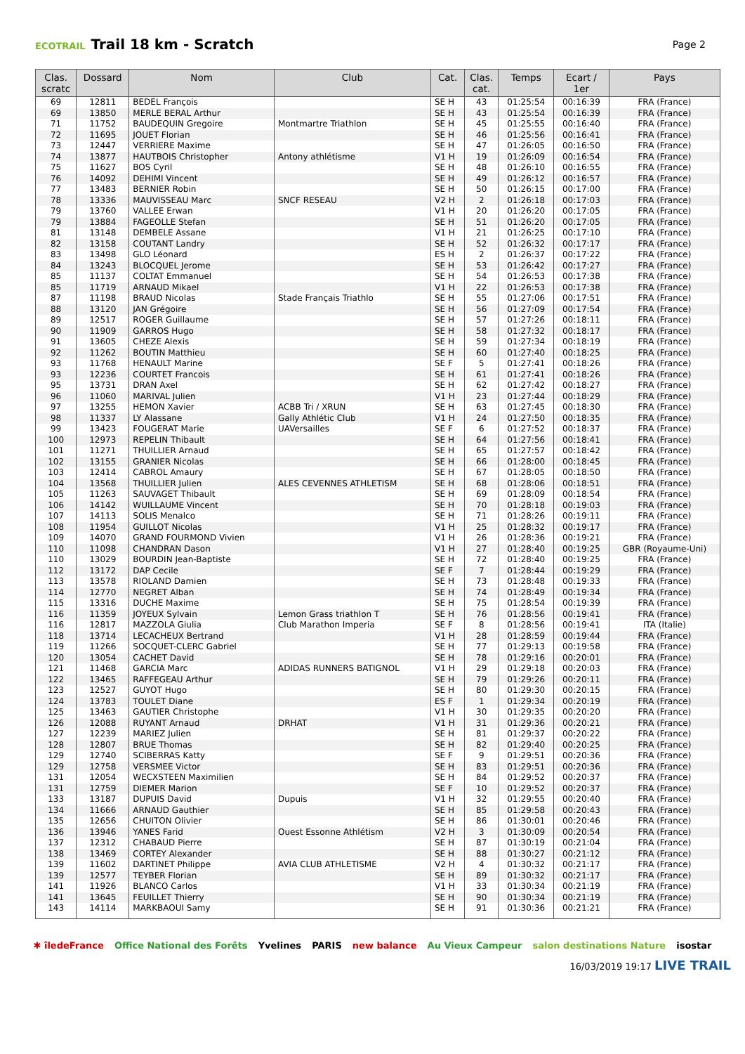ECOTRAIL Trail 18 km - Scratch
Page 2
| Clas. scratc | Dossard | Nom | Club | Cat. | Clas. cat. | Temps | Ecart / 1er | Pays |
| --- | --- | --- | --- | --- | --- | --- | --- | --- |
| 69 | 12811 | BEDEL François | | SE H | 43 | 01:25:54 | 00:16:39 | FRA (France) |
| 69 | 13850 | MERLE BERAL Arthur | | SE H | 43 | 01:25:54 | 00:16:39 | FRA (France) |
| 71 | 11752 | BAUDEQUIN Gregoire | Montmartre Triathlon | SE H | 45 | 01:25:55 | 00:16:40 | FRA (France) |
| 72 | 11695 | JOUET Florian | | SE H | 46 | 01:25:56 | 00:16:41 | FRA (France) |
| 73 | 12447 | VERRIERE Maxime | | SE H | 47 | 01:26:05 | 00:16:50 | FRA (France) |
| 74 | 13877 | HAUTBOIS Christopher | Antony athlétisme | V1 H | 19 | 01:26:09 | 00:16:54 | FRA (France) |
| 75 | 11627 | BOS Cyril | | SE H | 48 | 01:26:10 | 00:16:55 | FRA (France) |
| 76 | 14092 | DEHIMI Vincent | | SE H | 49 | 01:26:12 | 00:16:57 | FRA (France) |
| 77 | 13483 | BERNIER Robin | | SE H | 50 | 01:26:15 | 00:17:00 | FRA (France) |
| 78 | 13336 | MAUVISSEAU Marc | SNCF RESEAU | V2 H | 2 | 01:26:18 | 00:17:03 | FRA (France) |
| 79 | 13760 | VALLEE Erwan | | V1 H | 20 | 01:26:20 | 00:17:05 | FRA (France) |
| 79 | 13884 | FAGEOLLE Stefan | | SE H | 51 | 01:26:20 | 00:17:05 | FRA (France) |
| 81 | 13148 | DEMBELE Assane | | V1 H | 21 | 01:26:25 | 00:17:10 | FRA (France) |
| 82 | 13158 | COUTANT Landry | | SE H | 52 | 01:26:32 | 00:17:17 | FRA (France) |
| 83 | 13498 | GLO Léonard | | ES H | 2 | 01:26:37 | 00:17:22 | FRA (France) |
| 84 | 13243 | BLOCQUEL Jerome | | SE H | 53 | 01:26:42 | 00:17:27 | FRA (France) |
| 85 | 11137 | COLTAT Emmanuel | | SE H | 54 | 01:26:53 | 00:17:38 | FRA (France) |
| 85 | 11719 | ARNAUD Mikael | | V1 H | 22 | 01:26:53 | 00:17:38 | FRA (France) |
| 87 | 11198 | BRAUD Nicolas | Stade Français Triathlo | SE H | 55 | 01:27:06 | 00:17:51 | FRA (France) |
| 88 | 13120 | JAN Grégoire | | SE H | 56 | 01:27:09 | 00:17:54 | FRA (France) |
| 89 | 12517 | ROGER Guillaume | | SE H | 57 | 01:27:26 | 00:18:11 | FRA (France) |
| 90 | 11909 | GARROS Hugo | | SE H | 58 | 01:27:32 | 00:18:17 | FRA (France) |
| 91 | 13605 | CHEZE Alexis | | SE H | 59 | 01:27:34 | 00:18:19 | FRA (France) |
| 92 | 11262 | BOUTIN Matthieu | | SE H | 60 | 01:27:40 | 00:18:25 | FRA (France) |
| 93 | 11768 | HENAULT Marine | | SE F | 5 | 01:27:41 | 00:18:26 | FRA (France) |
| 93 | 12236 | COURTET Francois | | SE H | 61 | 01:27:41 | 00:18:26 | FRA (France) |
| 95 | 13731 | DRAN Axel | | SE H | 62 | 01:27:42 | 00:18:27 | FRA (France) |
| 96 | 11060 | MARIVAL Julien | | V1 H | 23 | 01:27:44 | 00:18:29 | FRA (France) |
| 97 | 13255 | HEMON Xavier | ACBB Tri / XRUN | SE H | 63 | 01:27:45 | 00:18:30 | FRA (France) |
| 98 | 11337 | LY Alassane | Gally Athlétic Club | V1 H | 24 | 01:27:50 | 00:18:35 | FRA (France) |
| 99 | 13423 | FOUGERAT Marie | UAVersailles | SE F | 6 | 01:27:52 | 00:18:37 | FRA (France) |
| 100 | 12973 | REPELIN Thibault | | SE H | 64 | 01:27:56 | 00:18:41 | FRA (France) |
| 101 | 11271 | THUILLIER Arnaud | | SE H | 65 | 01:27:57 | 00:18:42 | FRA (France) |
| 102 | 13155 | GRANIER Nicolas | | SE H | 66 | 01:28:00 | 00:18:45 | FRA (France) |
| 103 | 12414 | CABROL Amaury | | SE H | 67 | 01:28:05 | 00:18:50 | FRA (France) |
| 104 | 13568 | THUILLIER Julien | ALES CEVENNES ATHLETISM | SE H | 68 | 01:28:06 | 00:18:51 | FRA (France) |
| 105 | 11263 | SAUVAGET Thibault | | SE H | 69 | 01:28:09 | 00:18:54 | FRA (France) |
| 106 | 14142 | WUILLAUME Vincent | | SE H | 70 | 01:28:18 | 00:19:03 | FRA (France) |
| 107 | 14113 | SOLIS Menalco | | SE H | 71 | 01:28:26 | 00:19:11 | FRA (France) |
| 108 | 11954 | GUILLOT Nicolas | | V1 H | 25 | 01:28:32 | 00:19:17 | FRA (France) |
| 109 | 14070 | GRAND FOURMOND Vivien | | V1 H | 26 | 01:28:36 | 00:19:21 | FRA (France) |
| 110 | 11098 | CHANDRAN Dason | | V1 H | 27 | 01:28:40 | 00:19:25 | GBR (Royaume-Uni) |
| 110 | 13029 | BOURDIN Jean-Baptiste | | SE H | 72 | 01:28:40 | 00:19:25 | FRA (France) |
| 112 | 13172 | DAP Cecile | | SE F | 7 | 01:28:44 | 00:19:29 | FRA (France) |
| 113 | 13578 | RIOLAND Damien | | SE H | 73 | 01:28:48 | 00:19:33 | FRA (France) |
| 114 | 12770 | NEGRET Alban | | SE H | 74 | 01:28:49 | 00:19:34 | FRA (France) |
| 115 | 13316 | DUCHE Maxime | | SE H | 75 | 01:28:54 | 00:19:39 | FRA (France) |
| 116 | 11359 | JOYEUX Sylvain | Lemon Grass triathlon T | SE H | 76 | 01:28:56 | 00:19:41 | FRA (France) |
| 116 | 12817 | MAZZOLA Giulia | Club Marathon Imperia | SE F | 8 | 01:28:56 | 00:19:41 | ITA (Italie) |
| 118 | 13714 | LECACHEUX Bertrand | | V1 H | 28 | 01:28:59 | 00:19:44 | FRA (France) |
| 119 | 11266 | SOCQUET-CLERC Gabriel | | SE H | 77 | 01:29:13 | 00:19:58 | FRA (France) |
| 120 | 13054 | CACHET David | | SE H | 78 | 01:29:16 | 00:20:01 | FRA (France) |
| 121 | 11468 | GARCIA Marc | ADIDAS RUNNERS BATIGNOL | V1 H | 29 | 01:29:18 | 00:20:03 | FRA (France) |
| 122 | 13465 | RAFFEGEAU Arthur | | SE H | 79 | 01:29:26 | 00:20:11 | FRA (France) |
| 123 | 12527 | GUYOT Hugo | | SE H | 80 | 01:29:30 | 00:20:15 | FRA (France) |
| 124 | 13783 | TOULET Diane | | ES F | 1 | 01:29:34 | 00:20:19 | FRA (France) |
| 125 | 13463 | GAUTIER Christophe | | V1 H | 30 | 01:29:35 | 00:20:20 | FRA (France) |
| 126 | 12088 | RUYANT Arnaud | DRHAT | V1 H | 31 | 01:29:36 | 00:20:21 | FRA (France) |
| 127 | 12239 | MARIEZ Julien | | SE H | 81 | 01:29:37 | 00:20:22 | FRA (France) |
| 128 | 12807 | BRUE Thomas | | SE H | 82 | 01:29:40 | 00:20:25 | FRA (France) |
| 129 | 12740 | SCIBERRAS Katty | | SE F | 9 | 01:29:51 | 00:20:36 | FRA (France) |
| 129 | 12758 | VERSMEE Victor | | SE H | 83 | 01:29:51 | 00:20:36 | FRA (France) |
| 131 | 12054 | WECXSTEEN Maximilien | | SE H | 84 | 01:29:52 | 00:20:37 | FRA (France) |
| 131 | 12759 | DIEMER Marion | | SE F | 10 | 01:29:52 | 00:20:37 | FRA (France) |
| 133 | 13187 | DUPUIS David | Dupuis | V1 H | 32 | 01:29:55 | 00:20:40 | FRA (France) |
| 134 | 11666 | ARNAUD Gauthier | | SE H | 85 | 01:29:58 | 00:20:43 | FRA (France) |
| 135 | 12656 | CHUITON Olivier | | SE H | 86 | 01:30:01 | 00:20:46 | FRA (France) |
| 136 | 13946 | YANES Farid | Ouest Essonne Athlétism | V2 H | 3 | 01:30:09 | 00:20:54 | FRA (France) |
| 137 | 12312 | CHABAUD Pierre | | SE H | 87 | 01:30:19 | 00:21:04 | FRA (France) |
| 138 | 13469 | CORTEY Alexander | | SE H | 88 | 01:30:27 | 00:21:12 | FRA (France) |
| 139 | 11602 | DARTINET Philippe | AVIA CLUB ATHLETISME | V2 H | 4 | 01:30:32 | 00:21:17 | FRA (France) |
| 139 | 12577 | TEYBER Florian | | SE H | 89 | 01:30:32 | 00:21:17 | FRA (France) |
| 141 | 11926 | BLANCO Carlos | | V1 H | 33 | 01:30:34 | 00:21:19 | FRA (France) |
| 141 | 13645 | FEUILLET Thierry | | SE H | 90 | 01:30:34 | 00:21:19 | FRA (France) |
| 143 | 14114 | MARKBAOUI Samy | | SE H | 91 | 01:30:36 | 00:21:21 | FRA (France) |
✱ îledeFrance Office National des Forêts Yvelines PARIS new balance Au Vieux Campeur salon destinations Nature isostar
16/03/2019 19:17 LIVE TRAIL